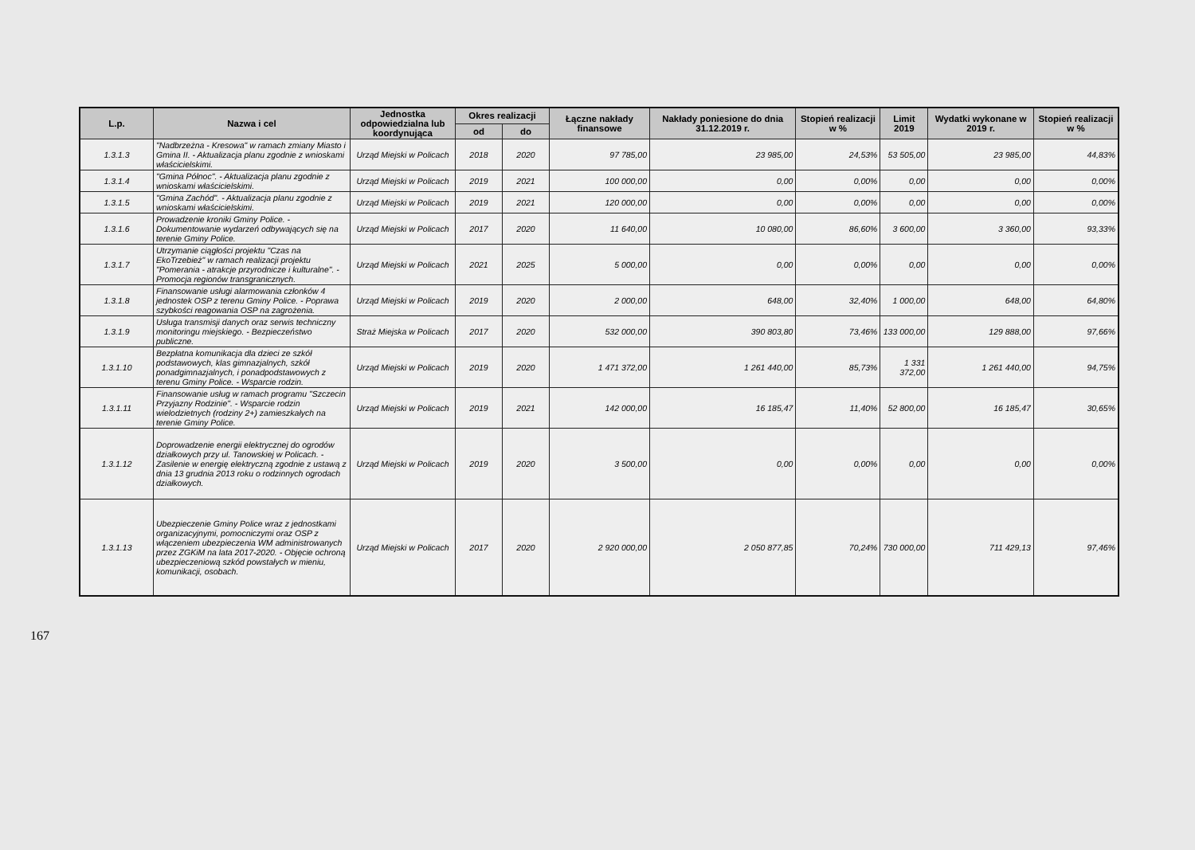| L.p. | Nazwa i cel | Jednostka odpowiedzialna lub koordynująca | Okres realizacji | | Łączne nakłady finansowe | Nakłady poniesione do dnia 31.12.2019 r. | Stopień realizacji w % | Limit 2019 | Wydatki wykonane w 2019 r. | Stopień realizacji w % |
| --- | --- | --- | --- | --- | --- | --- | --- | --- | --- | --- |
| | | | od | do | | | | | | |
| 1.3.1.3 | "Nadbrzeżna - Kresowa" w ramach zmiany Miasto i Gmina II. - Aktualizacja planu zgodnie z wnioskami właścicielskimi. | Urząd Miejski w Policach | 2018 | 2020 | 97 785,00 | 23 985,00 | 24,53% | 53 505,00 | 23 985,00 | 44,83% |
| 1.3.1.4 | "Gmina Północ". - Aktualizacja planu zgodnie z wnioskami właścicielskimi. | Urząd Miejski w Policach | 2019 | 2021 | 100 000,00 | 0,00 | 0,00% | 0,00 | 0,00 | 0,00% |
| 1.3.1.5 | "Gmina Zachód". - Aktualizacja planu zgodnie z wnioskami właścicielskimi. | Urząd Miejski w Policach | 2019 | 2021 | 120 000,00 | 0,00 | 0,00% | 0,00 | 0,00 | 0,00% |
| 1.3.1.6 | Prowadzenie kroniki Gminy Police. - Dokumentowanie wydarzeń odbywających się na terenie Gminy Police. | Urząd Miejski w Policach | 2017 | 2020 | 11 640,00 | 10 080,00 | 86,60% | 3 600,00 | 3 360,00 | 93,33% |
| 1.3.1.7 | Utrzymanie ciągłości projektu "Czas na EkoTrzebież" w ramach realizacji projektu "Pomerania - atrakcje przyrodnicze i kulturalne". - Promocja regionów transgranicznych. | Urząd Miejski w Policach | 2021 | 2025 | 5 000,00 | 0,00 | 0,00% | 0,00 | 0,00 | 0,00% |
| 1.3.1.8 | Finansowanie usługi alarmowania członków 4 jednostek OSP z terenu Gminy Police. - Poprawa szybkości reagowania OSP na zagrożenia. | Urząd Miejski w Policach | 2019 | 2020 | 2 000,00 | 648,00 | 32,40% | 1 000,00 | 648,00 | 64,80% |
| 1.3.1.9 | Usługa transmisji danych oraz serwis techniczny monitoringu miejskiego. - Bezpieczeństwo publiczne. | Straż Miejska w Policach | 2017 | 2020 | 532 000,00 | 390 803,80 | 73,46% | 133 000,00 | 129 888,00 | 97,66% |
| 1.3.1.10 | Bezpłatna komunikacja dla dzieci ze szkół podstawowych, klas gimnazjalnych, szkół ponadgimnazjalnych, i ponadpodstawowych z terenu Gminy Police. - Wsparcie rodzin. | Urząd Miejski w Policach | 2019 | 2020 | 1 471 372,00 | 1 261 440,00 | 85,73% | 1 331 372,00 | 1 261 440,00 | 94,75% |
| 1.3.1.11 | Finansowanie usług w ramach programu "Szczecin Przyjazny Rodzinie". - Wsparcie rodzin wielodzietnych (rodziny 2+) zamieszkałych na terenie Gminy Police. | Urząd Miejski w Policach | 2019 | 2021 | 142 000,00 | 16 185,47 | 11,40% | 52 800,00 | 16 185,47 | 30,65% |
| 1.3.1.12 | Doprowadzenie energii elektrycznej do ogrodów działkowych przy ul. Tanowskiej w Policach. - Zasilenie w energię elektryczną zgodnie z ustawą z dnia 13 grudnia 2013 roku o rodzinnych ogrodach działkowych. | Urząd Miejski w Policach | 2019 | 2020 | 3 500,00 | 0,00 | 0,00% | 0,00 | 0,00 | 0,00% |
| 1.3.1.13 | Ubezpieczenie Gminy Police wraz z jednostkami organizacyjnymi, pomocniczymi oraz OSP z włączeniem ubezpieczenia WM administrowanych przez ZGKiM na lata 2017-2020. - Objęcie ochroną ubezpieczeniową szkód powstałych w mieniu, komunikacji, osobach. | Urząd Miejski w Policach | 2017 | 2020 | 2 920 000,00 | 2 050 877,85 | 70,24% | 730 000,00 | 711 429,13 | 97,46% |
167